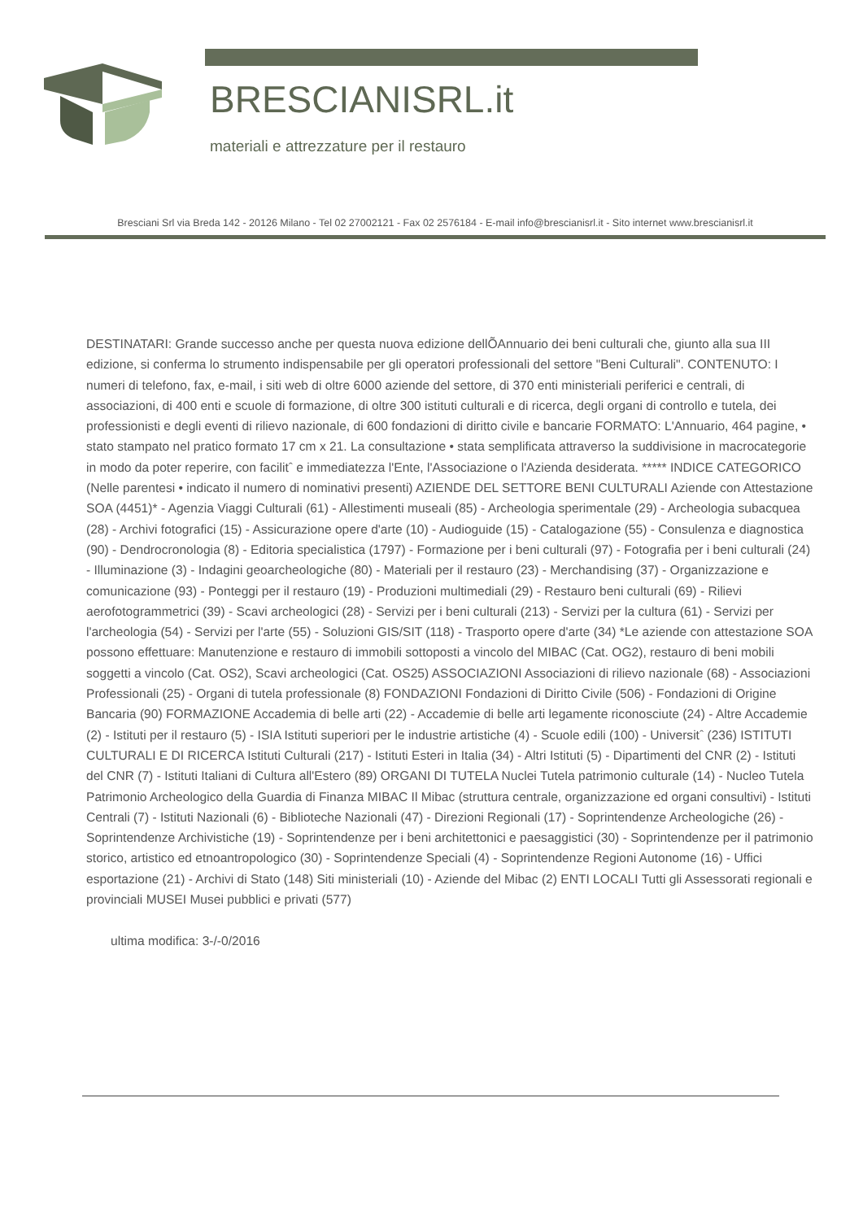BRESCIANISRL.it
materiali e attrezzature per il restauro
Bresciani Srl via Breda 142 - 20126 Milano - Tel 02 27002121 - Fax 02 2576184 - E-mail info@brescianisrl.it - Sito internet www.brescianisrl.it
DESTINATARI: Grande successo anche per questa nuova edizione dellÕAnnuario dei beni culturali che, giunto alla sua III edizione, si conferma lo strumento indispensabile per gli operatori professionali del settore "Beni Culturali". CONTENUTO: I numeri di telefono, fax, e-mail, i siti web di oltre 6000 aziende del settore, di 370 enti ministeriali periferici e centrali, di associazioni, di 400 enti e scuole di formazione, di oltre 300 istituti culturali e di ricerca, degli organi di controllo e tutela, dei professionisti e degli eventi di rilievo nazionale, di 600 fondazioni di diritto civile e bancarie FORMATO: L'Annuario, 464 pagine, • stato stampato nel pratico formato 17 cm x 21. La consultazione • stata semplificata attraverso la suddivisione in macrocategorie in modo da poter reperire, con facilitˆ e immediatezza l'Ente, l'Associazione o l'Azienda desiderata. ***** INDICE CATEGORICO (Nelle parentesi • indicato il numero di nominativi presenti) AZIENDE DEL SETTORE BENI CULTURALI Aziende con Attestazione SOA (4451)* - Agenzia Viaggi Culturali (61) - Allestimenti museali (85) - Archeologia sperimentale (29) - Archeologia subacquea (28) - Archivi fotografici (15) - Assicurazione opere d'arte (10) - Audioguide (15) - Catalogazione (55) - Consulenza e diagnostica (90) - Dendrocronologia (8) - Editoria specialistica (1797) - Formazione per i beni culturali (97) - Fotografia per i beni culturali (24) - Illuminazione (3) - Indagini geoarcheologiche (80) - Materiali per il restauro (23) - Merchandising (37) - Organizzazione e comunicazione (93) - Ponteggi per il restauro (19) - Produzioni multimediali (29) - Restauro beni culturali (69) - Rilievi aerofotogrammetrici (39) - Scavi archeologici (28) - Servizi per i beni culturali (213) - Servizi per la cultura (61) - Servizi per l'archeologia (54) - Servizi per l'arte (55) - Soluzioni GIS/SIT (118) - Trasporto opere d'arte (34) *Le aziende con attestazione SOA possono effettuare: Manutenzione e restauro di immobili sottoposti a vincolo del MIBAC (Cat. OG2), restauro di beni mobili soggetti a vincolo (Cat. OS2), Scavi archeologici (Cat. OS25) ASSOCIAZIONI Associazioni di rilievo nazionale (68) - Associazioni Professionali (25) - Organi di tutela professionale (8) FONDAZIONI Fondazioni di Diritto Civile (506) - Fondazioni di Origine Bancaria (90) FORMAZIONE Accademia di belle arti (22) - Accademie di belle arti legamente riconosciute (24) - Altre Accademie (2) - Istituti per il restauro (5) - ISIA Istituti superiori per le industrie artistiche (4) - Scuole edili (100) - Universitˆ (236) ISTITUTI CULTURALI E DI RICERCA Istituti Culturali (217) - Istituti Esteri in Italia (34) - Altri Istituti (5) - Dipartimenti del CNR (2) - Istituti del CNR (7) - Istituti Italiani di Cultura all'Estero (89) ORGANI DI TUTELA Nuclei Tutela patrimonio culturale (14) - Nucleo Tutela Patrimonio Archeologico della Guardia di Finanza MIBAC Il Mibac (struttura centrale, organizzazione ed organi consultivi) - Istituti Centrali (7) - Istituti Nazionali (6) - Biblioteche Nazionali (47) - Direzioni Regionali (17) - Soprintendenze Archeologiche (26) - Soprintendenze Archivistiche (19) - Soprintendenze per i beni architettonici e paesaggistici (30) - Soprintendenze per il patrimonio storico, artistico ed etnoantropologico (30) - Soprintendenze Speciali (4) - Soprintendenze Regioni Autonome (16) - Uffici esportazione (21) - Archivi di Stato (148) Siti ministeriali (10) - Aziende del Mibac (2) ENTI LOCALI Tutti gli Assessorati regionali e provinciali MUSEI Musei pubblici e privati (577)
ultima modifica: 3-/-0/2016